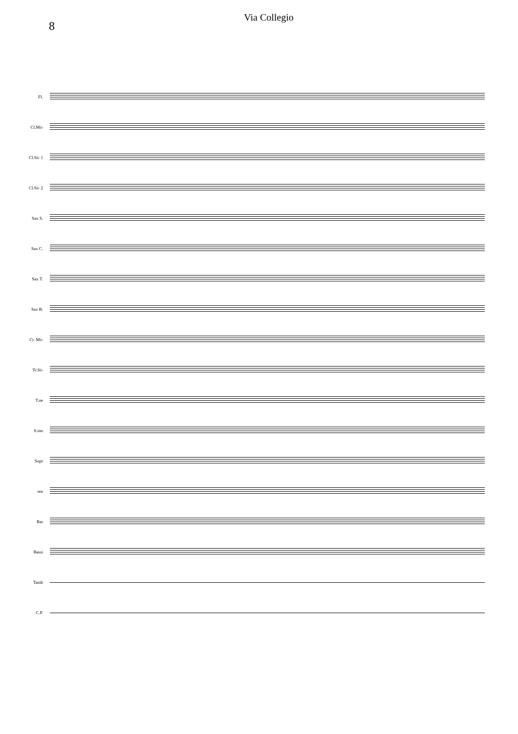8
Via Collegio
Fl.
Cl.Mi♭
Cl.Si♭ 1
Cl.Si♭ 2
Sax S.
Sax C.
Sax T.
Sax B.
Cr. Mi♭
Tr.Si♭
T.ne
S.ino
Sopr
ten
Bar
Bassi
Tamb
C.P.